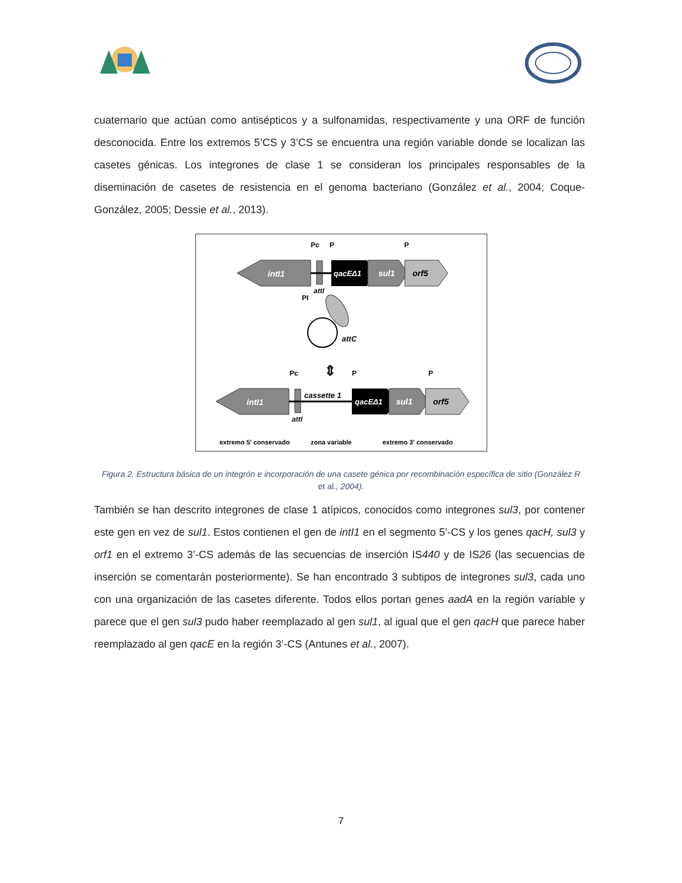cuaternario que actúan como antisépticos y a sulfonamidas, respectivamente y una ORF de función desconocida. Entre los extremos 5’CS y 3’CS se encuentra una región variable donde se localizan las casetes génicas. Los integrones de clase 1 se consideran los principales responsables de la diseminación de casetes de resistencia en el genoma bacteriano (González et al., 2004; Coque-González, 2005; Dessie et al., 2013).
intI1
qacEΔ1
sul1
orf5
Pc
P
P
attI
PI
attC
⇕
intI1
cassette 1
qacEΔ1
sul1
orf5
Pc
P
P
attI
extremo 5' conservado
zona variable
extremo 3' conservado
Figura 2. Estructura básica de un integrón e incorporación de una casete génica por recombinación específica de sitio (González R et al., 2004).
También se han descrito integrones de clase 1 atípicos, conocidos como integrones sul3, por contener este gen en vez de sul1. Estos contienen el gen de intI1 en el segmento 5’-CS y los genes qacH, sul3 y orf1 en el extremo 3’-CS además de las secuencias de inserción IS440 y de IS26 (las secuencias de inserción se comentarán posteriormente). Se han encontrado 3 subtipos de integrones sul3, cada uno con una organización de las casetes diferente. Todos ellos portan genes aadA en la región variable y parece que el gen sul3 pudo haber reemplazado al gen sul1, al igual que el gen qacH que parece haber reemplazado al gen qacE en la región 3’-CS (Antunes et al., 2007).
7